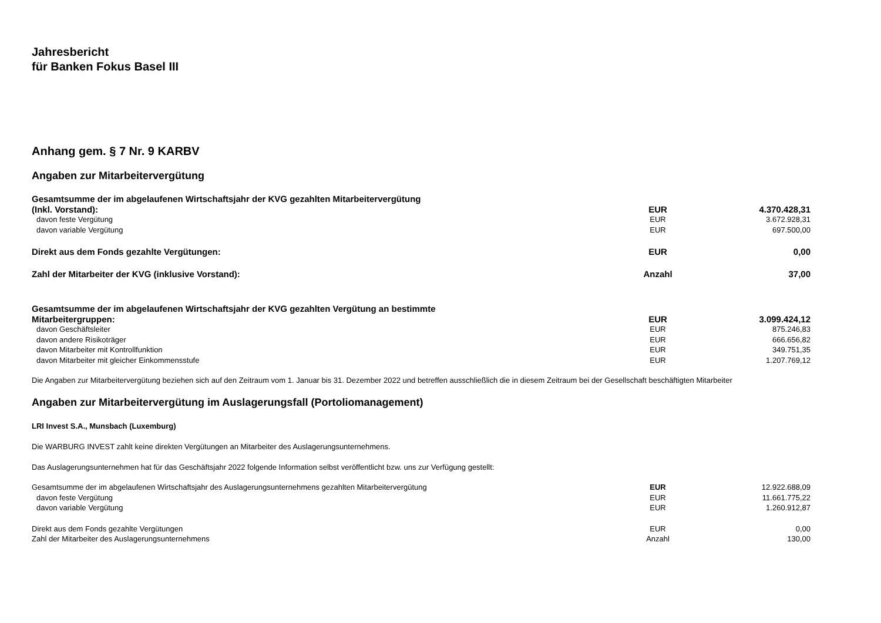Jahresbericht
für Banken Fokus Basel III
Anhang gem. § 7 Nr. 9 KARBV
Angaben zur Mitarbeitervergütung
| Gesamtsumme der im abgelaufenen Wirtschaftsjahr der KVG gezahlten Mitarbeitervergütung (Inkl. Vorstand): | EUR | 4.370.428,31 |
| davon feste Vergütung | EUR | 3.672.928,31 |
| davon variable Vergütung | EUR | 697.500,00 |
| Direkt aus dem Fonds gezahlte Vergütungen: | EUR | 0,00 |
| Zahl der Mitarbeiter der KVG (inklusive Vorstand): | Anzahl | 37,00 |
| Gesamtsumme der im abgelaufenen Wirtschaftsjahr der KVG gezahlten Vergütung an bestimmte Mitarbeitergruppen: | EUR | 3.099.424,12 |
| davon Geschäftsleiter | EUR | 875.246,83 |
| davon andere Risikoträger | EUR | 666.656,82 |
| davon Mitarbeiter mit Kontrollfunktion | EUR | 349.751,35 |
| davon Mitarbeiter mit gleicher Einkommensstufe | EUR | 1.207.769,12 |
Die Angaben zur Mitarbeitervergütung beziehen sich auf den Zeitraum vom 1. Januar bis 31. Dezember 2022 und betreffen ausschließlich die in diesem Zeitraum bei der Gesellschaft beschäftigten Mitarbeiter
Angaben zur Mitarbeitervergütung im Auslagerungsfall (Portoliomanagement)
LRI Invest S.A., Munsbach (Luxemburg)
Die WARBURG INVEST zahlt keine direkten Vergütungen an Mitarbeiter des Auslagerungsunternehmens.
Das Auslagerungsunternehmen hat für das Geschäftsjahr 2022 folgende Information selbst veröffentlicht bzw. uns zur Verfügung gestellt:
| Gesamtsumme der im abgelaufenen Wirtschaftsjahr des Auslagerungsunternehmens gezahlten Mitarbeitervergütung | EUR | 12.922.688,09 |
| davon feste Vergütung | EUR | 11.661.775,22 |
| davon variable Vergütung | EUR | 1.260.912,87 |
| Direkt aus dem Fonds gezahlte Vergütungen | EUR | 0,00 |
| Zahl der Mitarbeiter des Auslagerungsunternehmens | Anzahl | 130,00 |